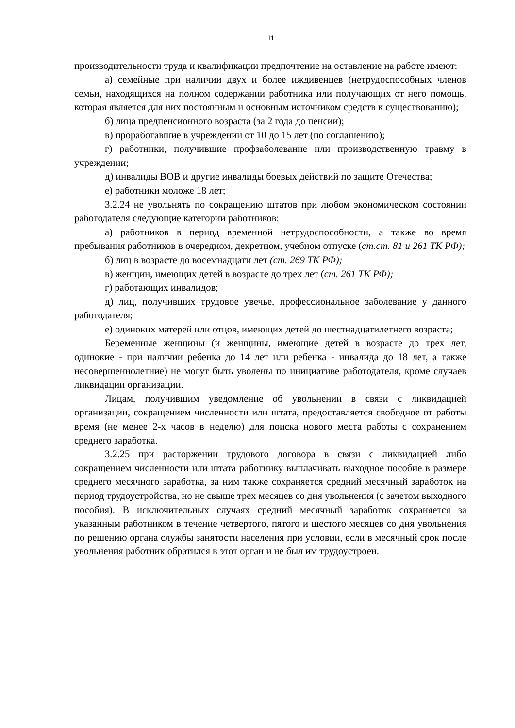11
производительности труда и квалификации предпочтение на оставление на работе имеют:
а) семейные при наличии двух и более иждивенцев (нетрудоспособных членов семьи, находящихся на полном содержании работника или получающих от него помощь, которая является для них постоянным и основным источником средств к существованию);
б) лица предпенсионного возраста (за 2 года до пенсии);
в) проработавшие в учреждении от 10 до 15 лет (по соглашению);
г) работники, получившие профзаболевание или производственную травму в учреждении;
д) инвалиды ВОВ и другие инвалиды боевых действий по защите Отечества;
е) работники моложе 18 лет;
3.2.24 не увольнять по сокращению штатов при любом экономическом состоянии работодателя следующие категории работников:
а) работников в период временной нетрудоспособности, а также во время пребывания работников в очередном, декретном, учебном отпуске (ст.ст. 81 и 261 ТК РФ);
б) лиц в возрасте до восемнадцати лет (ст. 269 ТК РФ);
в) женщин, имеющих детей в возрасте до трех лет (ст. 261 ТК РФ);
г) работающих инвалидов;
д) лиц, получивших трудовое увечье, профессиональное заболевание у данного работодателя;
е) одиноких матерей или отцов, имеющих детей до шестнадцатилетнего возраста;
Беременные женщины (и женщины, имеющие детей в возрасте до трех лет, одинокие - при наличии ребенка до 14 лет или ребенка - инвалида до 18 лет, а также несовершеннолетние) не могут быть уволены по инициативе работодателя, кроме случаев ликвидации организации.
Лицам, получившим уведомление об увольнении в связи с ликвидацией организации, сокращением численности или штата, предоставляется свободное от работы время (не менее 2-х часов в неделю) для поиска нового места работы с сохранением среднего заработка.
3.2.25 при расторжении трудового договора в связи с ликвидацией либо сокращением численности или штата работнику выплачивать выходное пособие в размере среднего месячного заработка, за ним также сохраняется средний месячный заработок на период трудоустройства, но не свыше трех месяцев со дня увольнения (с зачетом выходного пособия). В исключительных случаях средний месячный заработок сохраняется за указанным работником в течение четвертого, пятого и шестого месяцев со дня увольнения по решению органа службы занятости населения при условии, если в месячный срок после увольнения работник обратился в этот орган и не был им трудоустроен.